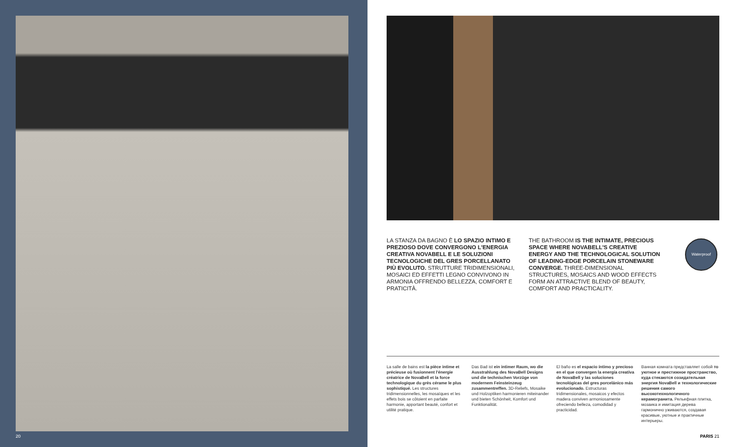20
LA STANZA DA BAGNO È LO SPAZIO INTIMO E PREZIOSO DOVE CONVERGONO L'ENERGIA CREATIVA NOVABELL E LE SOLUZIONI TECNOLOGICHE DEL GRES PORCELLANATO PIÙ EVOLUTO. STRUTTURE TRIDIMENSIONALI, MOSAICI ED EFFETTI LEGNO CONVIVONO IN ARMONIA OFFRENDO BELLEZZA, COMFORT E PRATICITÀ.
THE BATHROOM IS THE INTIMATE, PRECIOUS SPACE WHERE NOVABELL'S CREATIVE ENERGY AND THE TECHNOLOGICAL SOLUTION OF LEADING-EDGE PORCELAIN STONEWARE CONVERGE. THREE-DIMENSIONAL STRUCTURES, MOSAICS AND WOOD EFFECTS FORM AN ATTRACTIVE BLEND OF BEAUTY, COMFORT AND PRACTICALITY.
Waterproof
La salle de bains est la pièce intime et précieuse où fusionnent l'énergie créatrice de NovaBell et la force technologique du grès cérame le plus sophistiqué. Les structures tridimensionnelles, les mosaïques et les effets bois se côtoient en parfaite harmonie, apportant beauté, confort et utilité pratique.
Das Bad ist ein intimer Raum, wo die Ausstrahlung des NovaBell Designs und die technischen Vorzüge von modernem Feinsteinzeug zusammentreffen. 3D-Reliefs, Mosaike und Holzoptiken harmonieren miteinander und bieten Schönheit, Komfort und Funktionalität.
El baño es el espacio íntimo y precioso en el que convergen la energía creativa de NovaBell y las soluciones tecnológicas del gres porcelánico más evolucionado. Estructuras tridimensionales, mosaicos y efectos madera conviven armoniosamente ofreciendo belleza, comodidad y practicidad.
Ванная комната представляет собой то уютное и престижное пространство, куда стекаются созидательная энергия NovaBell и технологические решения самого высокотехнологичного керамогранита. Рельефная плитка, мозаика и имитация дерева гармонично уживаются, создавая красивые, уютные и практичные интерьеры.
PARIS 21